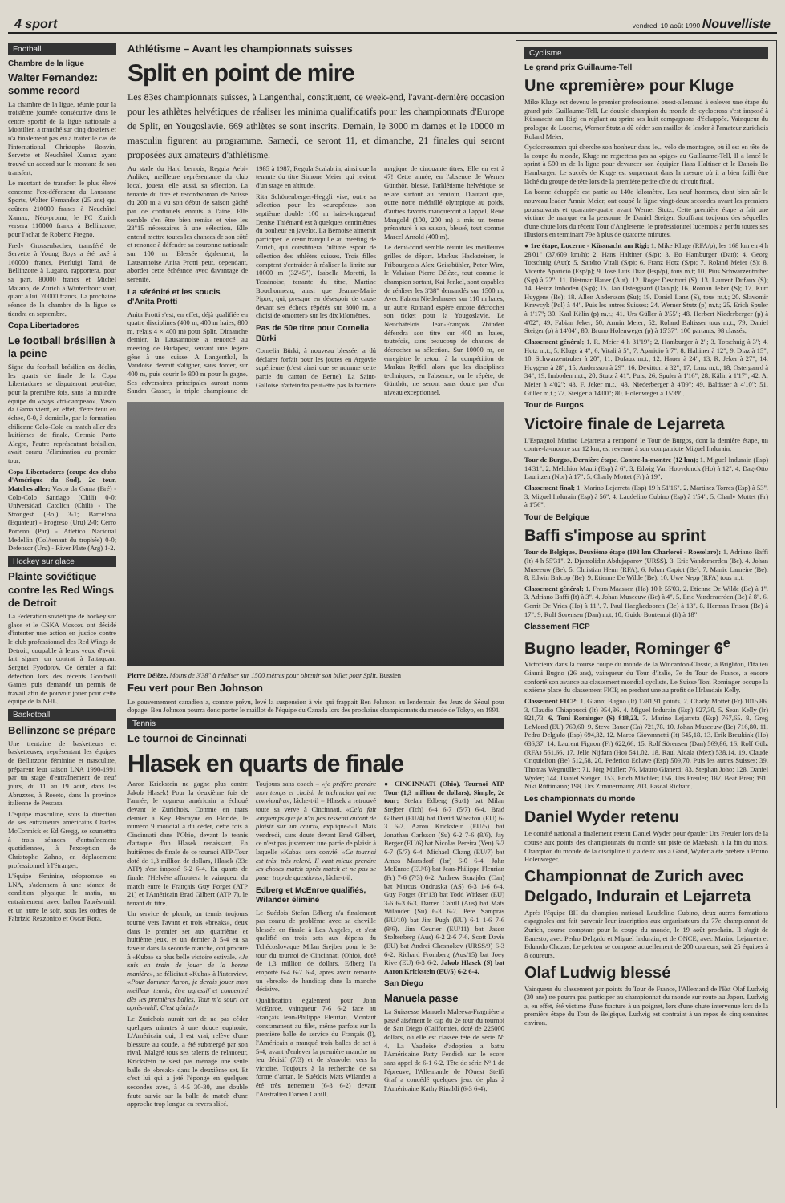4 sport vendredi 10 août 1990 Nouvelliste
Football
Chambre de la ligue
Walter Fernandez: somme record
La chambre de la ligue, réunie pour la troisième journée consécutive dans le centre sportif de la ligue nationale à Montilier, a tranché sur cinq dossiers et n'a finalement pas eu à traiter le cas de l'international Christophe Bonvin, Servette et Neuchâtel Xamax ayant trouvé un accord sur le montant de son transfert.
Le montant de transfert le plus élevé concerne l'ex-défenseur du Lausanne Sports, Walter Fernandez (25 ans) qui coûtera 210000 francs à Neuchâtel Xamax. Néo-promu, le FC Zurich versera 110000 francs à Bellinzone, pour l'achat de Roberto Fregno.
Fredy Grossenbacher, transféré de Servette à Young Boys a été taxé à 160000 francs, Pierluigi Tami, de Bellinzone à Lugano, rapportera, pour sa part, 80000 francs et Michel Maiano, de Zurich à Winterthour vaut, quant à lui, 70000 francs. La prochaine séance de la chambre de la ligue se tiendra en septembre.
Copa Libertadores
Le football brésilien à la peine
Signe du football brésilien en déclin, les quarts de finale de la Copa Libertadores se disputeront peut-être, pour la première fois, sans la moindre équipe du «pays «tri-campeao». Vasco da Gama vient, en effet, d'être tenu en échec, 0-0, à domicile, par la formation chilienne Colo-Colo en match aller des huitièmes de finale. Gremio Porto Alegre, l'autre représentant brésilien, avait connu l'élimination au premier tour.
Copa Libertadores (coupe des clubs d'Amérique du Sud). 2e tour. Matches aller: Vasco da Gama (Bré) - Colo-Colo Santiago (Chili) 0-0; Universidad Catolica (Chili) - The Strongest (Bol) 3-1; Barcelona (Equateur) - Progreso (Uru) 2-0; Cerro Porteno (Par) - Atletico Nacional Medellin (Col/tenant du trophée) 0-0; Defensor (Uru) - River Plate (Arg) 1-2.
Hockey sur glace
Plainte soviétique contre les Red Wings de Detroit
La Fédération soviétique de hockey sur glace et le CSKA Moscou ont décidé d'intenter une action en justice contre le club professionnel des Red Wings de Detroit, coupable à leurs yeux d'avoir fait signer un contrat à l'attaquant Serguei Fyodorov. Ce dernier a fait défection lors des récents Goodwill Games puis demandé un permis de travail afin de pouvoir jouer pour cette équipe de la NHL.
Basketball
Bellinzone se prépare
Une trentaine de basketteurs et basketteuses, représentant les équipes de Bellinzone féminine et masculine, préparent leur saison LNA 1990-1991 par un stage d'entraînement de neuf jours, du 11 au 19 août, dans les Abruzzes, à Roseto, dans la province italienne de Pescara.
L'équipe masculine, sous la direction de ses entraîneurs américains Charles McCormick et Ed Gregg, se soumettra à trois séances d'entraînement quotidiennes, à l'exception de Christophe Zahno, en déplacement professionnel à l'étranger.
L'équipe féminine, néopromue en LNA, s'adonnera à une séance de condition physique le matin, un entraînement avec ballon l'après-midi et un autre le soir, sous les ordres de Fabrizio Rezzonico et Oscar Rota.
Athlétisme – Avant les championnats suisses
Split en point de mire
Les 83es championnats suisses, à Langenthal, constituent, ce week-end, l'avant-dernière occasion pour les athlètes helvétiques de réaliser les minima qualificatifs pour les championnats d'Europe de Split, en Yougoslavie. 669 athlètes se sont inscrits. Demain, le 3000 m dames et le 10000 m masculin figurent au programme. Samedi, ce seront 11, et dimanche, 21 finales qui seront proposées aux amateurs d'athlétisme.
Au stade du Hard bernois, Regula Aebi-Anliker, meilleure représentante du club local, jouera, elle aussi, sa sélection. La tenante du titre et recordwoman de Suisse du 200 m a vu son début de saison gâché par de continuels ennuis à l'aine. Elle semble s'en être bien remise et vise les 23"15 nécessaires à une sélection. Elle entend mettre toutes les chances de son côté et renonce à défendre sa couronne nationale sur 100 m. Blessée également, la Lausannoise Anita Protti peut, cependant, aborder cette échéance avec davantage de sérénité.
La sérénité et les soucis d'Anita Protti
Anita Protti s'est, en effet, déjà qualifiée en quatre disciplines (400 m, 400 m haies, 800 m, relais 4 × 400 m) pour Split. Dimanche dernier, la Lausannoise a renoncé au meeting de Budapest, sentant une légère gêne à une cuisse. A Langenthal, la Vaudoise devrait s'aligner, sans forcer, sur 400 m, puis courir le 800 m pour la gagne. Ses adversaires principales auront noms Sandra Gasser, la triple championne de 1985 à 1987, Regula Scalabrin, ainsi que la tenante du titre Simone Meier, qui revient d'un stage en altitude.
Rita Schönenberger-Heggli vise, outre sa sélection pour les «européens», son septième double 100 m haies-longueur! Denise Thiémard est à quelques centimètres du bonheur en javelot. La Bernoise aimerait participer le cœur tranquille au meeting de Zurich, qui constituera l'ultime espoir de sélection des athlètes suisses. Trois filles comptent s'entraider à réaliser la limite sur 10000 m (32'45"). Isabella Moretti, la Tessinoise, tenante du titre, Martine Bouchonneau, ainsi que Jeanne-Marie Pipoz, qui, presque en désespoir de cause devant ses échecs répétés sur 3000 m, a choisi de «monter» sur les dix kilomètres.
Pas de 50e titre pour Cornelia Bürki
Cornelia Bürki, à nouveau blessée, a dû déclarer forfait pour les joutes en Argovie supérieure (c'est ainsi que se nomme cette partie du canton de Berne). La Saint-Galloise n'atteindra peut-être pas la barrière magique de cinquante titres. Elle en est à 47! Cette année, en l'absence de Werner Günthör, blessé, l'athlétisme helvétique se relate surtout au féminin. D'autant que, outre notre médaillé olympique au poids, d'autres favoris manqueront à l'appel. René Mangold (100, 200 m) a mis un terme prématuré à sa saison, blessé, tout comme Marcel Arnold (400 m).
Le demi-fond semble réunir les meilleures grilles de départ. Markus Hacksteiner, le Fribourgeois Alex Geissbühler, Peter Wirz, le Valaisan Pierre Délèze, tout comme le champion sortant, Kai Jenkel, sont capables de réaliser les 3'38" demandés sur 1500 m. Avec Fabien Niederhauser sur 110 m haies, un autre Romand espère encore décrocher son ticket pour la Yougoslavie. Le Neuchâtelois Jean-François Zbinden défendra son titre sur 400 m haies, toutefois, sans beaucoup de chances de décrocher sa sélection. Sur 10000 m, on enregistre le retour à la compétition de Markus Ryffel, alors que les disciplines techniques, en l'absence, on le répète, de Günthör, ne seront sans doute pas d'un niveau exceptionnel.
Pierre Délèze. Moins de 3'38" à réaliser sur 1500 mètres pour obtenir son billet pour Split. Bussien
Feu vert pour Ben Johnson
Le gouvernement canadien a, comme prévu, levé la suspension à vie qui frappait Ben Johnson au lendemain des Jeux de Séoul pour dopage. Ben Johnson pourra donc porter le maillot de l'équipe du Canada lors des prochains championnats du monde de Tokyo, en 1991.
Tennis
Le tournoi de Cincinnati
Hlasek en quarts de finale
Aaron Krickstein ne gagne plus contre Jakob Hlasek! Pour la deuxième fois de l'année, le cogneur américain a échoué devant le Zurichois. Comme en mars dernier à Key Biscayne en Floride, le numéro 9 mondial a dû céder, cette fois à Cincinnati dans l'Ohio, devant le tennis d'attaque d'un Hlasek renaissant. En huitièmes de finale de ce tournoi ATP-Tour doté de 1,3 million de dollars, Hlasek (33e ATP) s'est imposé 6-2 6-4. En quarts de finale, l'Helvète affrontera le vainqueur du match entre le Français Guy Forget (ATP 21) et l'Américain Brad Gilbert (ATP 7), le tenant du titre.
Un service de plomb, un tennis toujours tourné vers l'avant et trois «breaks», deux dans le premier set aux quatrième et huitième jeux, et un dernier à 5-4 en sa faveur dans la seconde manche, ont procuré à «Kuba» sa plus belle victoire estivale. «Je suis en train de jouer de la bonne manière», se félicitait «Kuba» à l'interview. «Pour dominer Aaron, je devais jouer mon meilleur tennis, être agressif et concentré dès les premières balles. Tout m'a souri cet après-midi. C'est génial!»
Le Zurichois aurait tort de ne pas céder quelques minutes à une douce euphorie. L'Américain qui, il est vrai, relève d'une blessure au coude, a été submergé par son rival. Malgré tous ses talents de relanceur, Krickstein ne s'est pas ménagé une seule balle de «break» dans le deuxième set. Et c'est lui qui a jeté l'éponge en quelques secondes avec, à 4-5 30-30, une double faute suivie sur la balle de match d'une approche trop longue en revers slicé.
Toujours sans coach – «je préfère prendre mon temps et choisir le technicien qui me conviendra», lâche-t-il – Hlasek a retrouvé toute sa verve à Cincinnati. «Cela fait longtemps que je n'ai pas ressenti autant de plaisir sur un court», explique-t-il. Mais vendredi, sans doute devant Brad Gilbert, ce n'est pas justement une partie de plaisir à laquelle «Kuba» sera convié. «Ce tournoi est très, très relevé. Il vaut mieux prendre les choses match après match et ne pas se poser trop de questions», lâche-t-il.
Edberg et McEnroe qualifiés, Wilander éliminé
Le Suédois Stefan Edberg n'a finalement pas connu de problème avec sa cheville blessée en finale à Los Angeles, et s'est qualifié en trois sets aux dépens du Tchécoslovaque Milan Srejber pour le 3e tour du tournoi de Cincinnati (Ohio), doté de 1,3 million de dollars. Edberg l'a emporté 6-4 6-7 6-4, après avoir remonté un «break» de handicap dans la manche décisive.
Qualification également pour John McEnroe, vainqueur 7-6 6-2 face au Français Jean-Philippe Fleurian. Montant constamment au filet, même parfois sur la première balle de service du Français (!), l'Américain a manqué trois balles de set à 5-4, avant d'enlever la première manche au jeu décisif (7/3) et de s'envoler vers la victoire. Toujours à la recherche de sa forme d'antan, le Suédois Mats Wilander a été très nettement (6-3 6-2) devant l'Australien Darren Cahill.
● CINCINNATI (Ohio). Tournoi ATP Tour (1,3 million de dollars). Simple, 2e tour: Stefan Edberg (Su/1) bat Milan Srejber (Tch) 6-4 6-7 (5/7) 6-4. Brad Gilbert (EU/4) bat David Wheaton (EU) 6-3 6-2. Aaron Krickstein (EU/5) bat Jonathan Carlsson (Su) 6-2 7-6 (8/6). Jay Berger (EU/6) bat Nicolas Pereira (Ven) 6-2 6-7 (5/7) 6-4. Michael Chang (EU/7) bat Amos Mansdorf (Isr) 6-0 6-4. John McEnroe (EU/8) bat Jean-Philippe Fleurian (Fr) 7-6 (7/3) 6-2. Andrew Sznajder (Can) bat Marcus Ondruska (AS) 6-3 1-6 6-4. Guy Forget (Fr/13) bat Todd Witksen (EU) 3-6 6-3 6-3. Darren Cahill (Aus) bat Mats Wilander (Su) 6-3 6-2. Pete Sampras (EU/10) bat Jim Pugh (EU) 6-1 1-6 7-6 (8/6). Jim Courier (EU/11) bat Jason Stoltenberg (Aus) 6-2 2-6 7-6. Scott Davis (EU) bat Andrei Chesnokov (URSS/9) 6-3 6-2. Richard Fromberg (Aus/15) bat Joey Rive (EU) 6-3 6-2. Jakob Hlasek (S) bat Aaron Krickstein (EU/5) 6-2 6-4.
San Diego
Manuela passe
La Suissesse Manuela Maleeva-Fragnière a passé aisément le cap du 2e tour du tournoi de San Diego (Californie), doté de 225000 dollars, où elle est classée tête de série Nº 4. La Vaudoise d'adoption a battu l'Américaine Patty Fendick sur le score sans appel de 6-1 6-2. Tête de série Nº 1 de l'épreuve, l'Allemande de l'Ouest Steffi Graf a concédé quelques jeux de plus à l'Américaine Kathy Rinaldi (6-3 6-4).
Cyclisme
Le grand prix Guillaume-Tell
Une «première» pour Kluge
Mike Kluge est devenu le premier professionnel ouest-allemand à enlever une étape du grand prix Guillaume-Tell. Le double champion du monde de cyclocross s'est imposé à Küssnacht am Rigi en réglant au sprint ses huit compagnons d'échappée. Vainqueur du prologue de Lucerne, Werner Stutz a dû céder son maillot de leader à l'amateur zurichois Roland Meier.
Cyclocrossman qui cherche son bonheur dans le... vélo de montagne, où il est en tête de la coupe du monde, Kluge ne regrettera pas sa «pige» au Guillaume-Tell. Il a lancé le sprint à 500 m de la ligne pour devancer son équipier Hans Haltiner et le Danois Bo Hamburger. Le succès de Kluge est surprenant dans la mesure où il a bien failli être lâché du groupe de tête lors de la première petite côte du circuit final.
La bonne échappée est partie au 140e kilomètre. Les neuf hommes, dont bien sûr le nouveau leader Armin Meier, ont coupé la ligne vingt-deux secondes avant les premiers poursuivants et quarante-quatre avant Werner Stutz. Cette première étape a fait une victime de marque en la personne de Daniel Steiger. Souffrant toujours des séquelles d'une chute lors du récent Tour d'Angleterre, le professionnel lucernois a perdu toutes ses illusions en terminant 79e à plus de quatorze minutes.
● 1re étape, Lucerne - Küssnacht am Rigi: 1. Mike Kluge (RFA/p), les 168 km en 4 h 28'01" (37,609 km/h); 2. Hans Haltiner (S/p); 3. Bo Hamburger (Dan); 4. Georg Totschnig (Aut); 5. Sandro Vitali (S/p); 6. Franz Hotz (S/p); 7. Roland Meier (S); 8. Vicente Aparicio (Esp/p); 9. José Luis Diaz (Esp/p), tous m.t; 10. Pius Schwarzentruber (S/p) à 22"; 11. Dietmar Hauer (Aut); 12. Roger Devittori (S); 13. Laurent Dufaux (S); 14. Heinz Imboden (S/p); 15. Jan Ostergaard (Dan/p); 16. Roman Jeker (S); 17. Kurt Huygens (Be); 18. Allen Andersson (Su); 19. Daniel Lanz (S), tous m.t.; 20. Slavomir Krawcyk (Pol) à 44". Puis les autres Suisses: 24. Werner Stutz (p) m.t.; 25. Erich Spuler à 1'17"; 30. Karl Kälin (p) m.t.; 41. Urs Güller à 3'55"; 48. Herbert Niederberger (p) à 4'02"; 49. Fabian Jeker; 50. Armin Meier; 52. Roland Baltisser tous m.t.; 79. Daniel Steiger (p) à 14'04"; 80. Bruno Holenweger (p) à 15'37". 100 partants. 98 classés.
Classement général: 1. R. Meier 4 h 31'19"; 2. Hamburger à 2"; 3. Totschnig à 3"; 4. Hotz m.t.; 5. Kluge à 4"; 6. Vitali à 5"; 7. Aparicio à 7"; 8. Haltiner à 12"; 9. Diaz à 15"; 10. Schwarzentruber à 20"; 11. Dufaux m.t.; 12. Hauer à 24"; 13. R. Jeker à 27"; 14. Huygens à 28"; 15. Andersson à 29"; 16. Devittori à 32"; 17. Lanz m.t.; 18. Ostergaard à 34"; 19. Imboden m.t.; 20. Stutz à 41". Puis: 26. Spuler à 1'16"; 28. Kälin à 1'17"; 42. A. Meier à 4'02"; 43. F. Jeker m.t.; 48. Niederberger à 4'09"; 49. Baltisser à 4'10"; 51. Güller m.t.; 77. Steiger à 14'00"; 80. Holenweger à 15'39".
Tour de Burgos
Victoire finale de Lejarreta
L'Espagnol Marino Lejarreta a remporté le Tour de Burgos, dont la dernière étape, un contre-la-montre sur 12 km, est revenue à son compatriote Miguel Indurain.
Tour de Burgos. Dernière étape. Contre-la-montre (12 km): 1. Miguel Indurain (Esp) 14'31". 2. Melchior Mauri (Esp) à 6". 3. Edwig Van Hooydonck (Ho) à 12". 4. Dag-Otto Lauritzen (Nor) à 17". 5. Charly Mottet (Fr) à 19".
Classement final: 1. Marino Lejarreta (Esp) 19 h 51'16". 2. Martinez Torres (Esp) à 53". 3. Miguel Indurain (Esp) à 56". 4. Laudelino Cubino (Esp) à 1'54". 5. Charly Mottet (Fr) à 1'56".
Tour de Belgique
Baffi s'impose au sprint
Tour de Belgique. Deuxième étape (193 km Charleroi - Roeselare): 1. Adriano Baffi (It) 4 h 55'31". 2. Djamolidin Abdujaparov (URSS). 3. Eric Vanderaerden (Be). 4. Johan Museeuw (Be). 5. Christian Henn (RFA). 6. Johan Capiot (Be). 7. Manic Lameire (Be). 8. Edwin Bafcop (Be). 9. Etienne De Wilde (Be). 10. Uwe Nepp (RFA) tous m.t.
Classement général: 1. Frans Maassen (Ho) 10 h 55'03. 2. Etienne De Wilde (Be) à 1". 3. Adriano Baffi (It) à 3". 4. Johan Museeuw (Be) à 4". 5. Eric Vanderaerden (Be) à 8". 6. Gerrit De Vries (Ho) à 11". 7. Paul Haeghedooren (Be) à 13". 8. Herman Frison (Be) à 17". 9. Rolf Sorensen (Dan) m.t. 10. Guido Bontempi (It) à 18"
Classement FICP
Bugno leader, Rominger 6<sup>e</sup>
Victorieux dans la course coupe du monde de la Wincanton-Classic, à Brighton, l'Italien Gianni Bugno (26 ans), vainqueur du Tour d'Italie, 7e du Tour de France, a encore conforté son avance au classement mondial cycliste. Le Suisse Toni Rominger occupe la sixième place du classement FICP, en perdant une au profit de l'Irlandais Kelly.
Classement FICP: 1. Gianni Bugno (It) 1781,91 points. 2. Charly Mottet (Fr) 1015,86. 3. Claudio Chiappucci (It) 954,86. 4. Miguel Indurain (Esp) 827,30. 5. Sean Kelly (Ir) 821,73. 6. Toni Rominger (S) 818,23. 7. Marino Lejarreta (Esp) 767,65. 8. Greg LeMond (EU) 760,60. 9. Steve Bauer (Ca) 721,78. 10. Johan Museeuw (Be) 716,80. 11. Pedro Delgado (Esp) 694,32. 12. Marco Giovannetti (It) 645,18. 13. Erik Breukink (Ho) 636,37. 14. Laurent Fignon (Fr) 622,66. 15. Rolf Sörensen (Dan) 569,86. 16. Rolf Gölz (RFA) 561,66. 17. Jelle Nijdam (Ho) 541,02. 18. Raul Alcala (Mex) 538,14. 19. Claude Criquielion (Be) 512,58. 20. Federico Echave (Esp) 509,70. Puis les autres Suisses: 39. Thomas Wegmüller; 71. Jörg Müller; 76. Mauro Gianetti; 83. Stephan Joho; 128. Daniel Wyder; 144. Daniel Steiger; 153. Erich Mächler; 156. Urs Freuler; 187. Beat Breu; 191. Niki Rüttimann; 198. Urs Zimmermann; 203. Pascal Richard.
Les championnats du monde
Daniel Wyder retenu
Le comité national a finalement retenu Daniel Wyder pour épauler Urs Freuler lors de la course aux points des championnats du monde sur piste de Maebashi à la fin du mois. Champion du monde de la discipline il y a deux ans à Gand, Wyder a été préféré à Bruno Holenweger.
Championnat de Zurich avec Delgado, Indurain et Lejarreta
Après l'équipe BH du champion national Laudelino Cubino, deux autres formations espagnoles ont fait parvenir leur inscription aux organisateurs du 77e championnat de Zurich, course comptant pour la coupe du monde, le 19 août prochain. Il s'agit de Banesto, avec Pedro Delgado et Miguel Indurain, et de ONCE, avec Marino Lejarreta et Eduardo Chozas. Le peloton se compose actuellement de 200 coureurs, soit 25 équipes à 8 coureurs.
Olaf Ludwig blessé
Vainqueur du classement par points du Tour de France, l'Allemand de l'Est Olaf Ludwig (30 ans) ne pourra pas participer au championnat du monde sur route au Japon. Ludwig a, en effet, été victime d'une fracture à un poignet, lors d'une chute intervenue lors de la première étape du Tour de Belgique. Ludwig est contraint à un repos de cinq semaines environ.